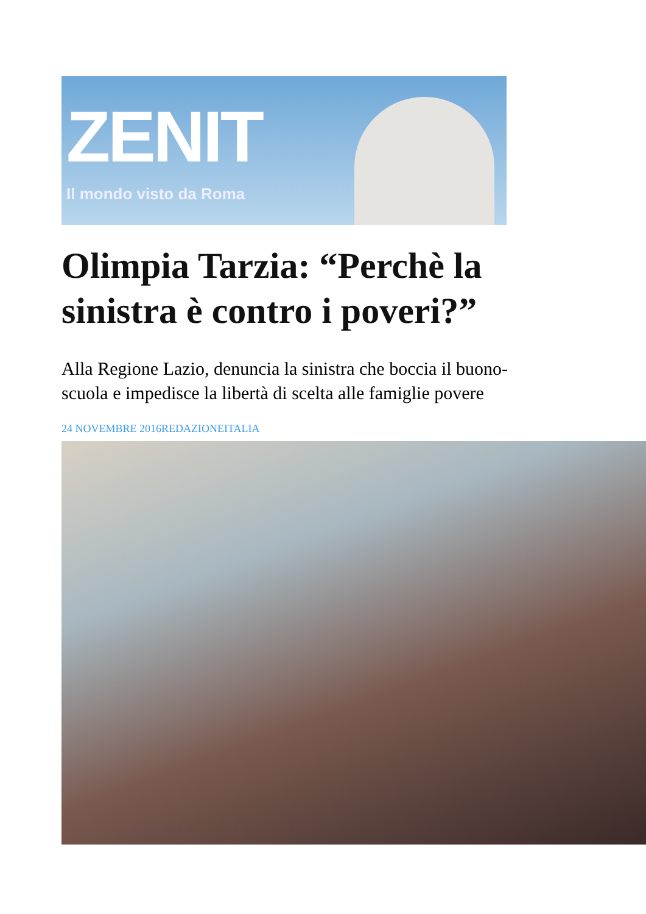ZENIT
Il mondo visto da Roma
Olimpia Tarzia: “Perchè la sinistra è contro i poveri?”
Alla Regione Lazio, denuncia la sinistra che boccia il buono-scuola e impedisce la libertà di scelta alle famiglie povere
24 NOVEMBRE 2016REDAZIONEITALIA